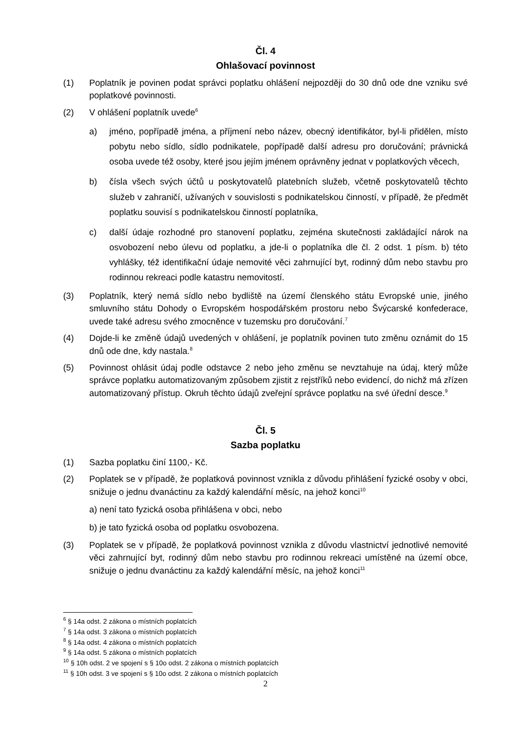Čl. 4
Ohlašovací povinnost
(1) Poplatník je povinen podat správci poplatku ohlášení nejpozději do 30 dnů ode dne vzniku své poplatkové povinnosti.
(2) V ohlášení poplatník uvede<sup>6</sup>
a) jméno, popřípadě jména, a příjmení nebo název, obecný identifikátor, byl-li přidělen, místo pobytu nebo sídlo, sídlo podnikatele, popřípadě další adresu pro doručování; právnická osoba uvede též osoby, které jsou jejím jménem oprávněny jednat v poplatkových věcech,
b) čísla všech svých účtů u poskytovatelů platebních služeb, včetně poskytovatelů těchto služeb v zahraničí, užívaných v souvislosti s podnikatelskou činností, v případě, že předmět poplatku souvisí s podnikatelskou činností poplatníka,
c) další údaje rozhodné pro stanovení poplatku, zejména skutečnosti zakládající nárok na osvobození nebo úlevu od poplatku, a jde-li o poplatníka dle čl. 2 odst. 1 písm. b) této vyhlášky, též identifikační údaje nemovité věci zahrnující byt, rodinný dům nebo stavbu pro rodinnou rekreaci podle katastru nemovitostí.
(3) Poplatník, který nemá sídlo nebo bydliště na území členského státu Evropské unie, jiného smluvního státu Dohody o Evropském hospodářském prostoru nebo Švýcarské konfederace, uvede také adresu svého zmocněnce v tuzemsku pro doručování.<sup>7</sup>
(4) Dojde-li ke změně údajů uvedených v ohlášení, je poplatník povinen tuto změnu oznámit do 15 dnů ode dne, kdy nastala.<sup>8</sup>
(5) Povinnost ohlásit údaj podle odstavce 2 nebo jeho změnu se nevztahuje na údaj, který může správce poplatku automatizovaným způsobem zjistit z rejstříků nebo evidencí, do nichž má zřízen automatizovaný přístup. Okruh těchto údajů zveřejní správce poplatku na své úřední desce.<sup>9</sup>
Čl. 5
Sazba poplatku
(1) Sazba poplatku činí 1100,- Kč.
(2) Poplatek se v případě, že poplatková povinnost vznikla z důvodu přihlášení fyzické osoby v obci, snižuje o jednu dvanáctinu za každý kalendářní měsíc, na jehož konci<sup>10</sup>
a) není tato fyzická osoba přihlášena v obci, nebo
b) je tato fyzická osoba od poplatku osvobozena.
(3) Poplatek se v případě, že poplatková povinnost vznikla z důvodu vlastnictví jednotlivé nemovité věci zahrnující byt, rodinný dům nebo stavbu pro rodinnou rekreaci umístěné na území obce, snižuje o jednu dvanáctinu za každý kalendářní měsíc, na jehož konci<sup>11</sup>
<sup>6</sup> § 14a odst. 2 zákona o místních poplatcích
<sup>7</sup> § 14a odst. 3 zákona o místních poplatcích
<sup>8</sup> § 14a odst. 4 zákona o místních poplatcích
<sup>9</sup> § 14a odst. 5 zákona o místních poplatcích
<sup>10</sup> § 10h odst. 2 ve spojení s § 10o odst. 2 zákona o místních poplatcích
<sup>11</sup> § 10h odst. 3 ve spojení s § 10o odst. 2 zákona o místních poplatcích
2